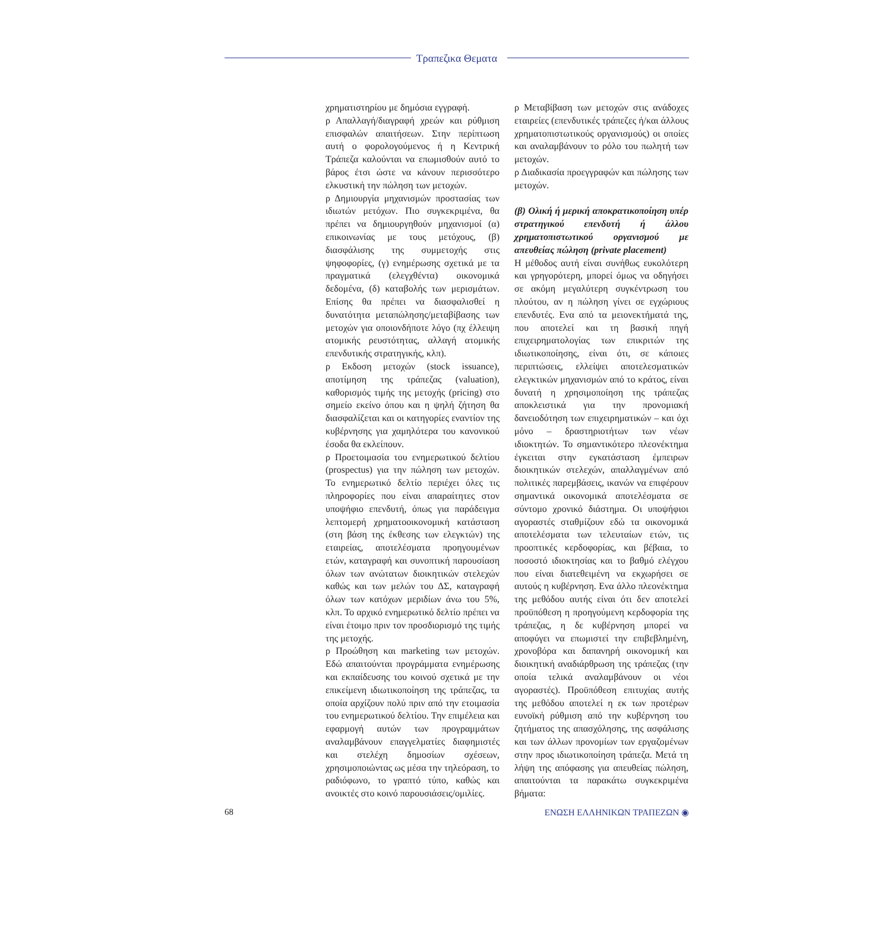Τραπεζικα Θεματα
χρηματιστηρίου με δημόσια εγγραφή.
ρ Απαλλαγή/διαγραφή χρεών και ρύθμιση επισφαλών απαιτήσεων. Στην περίπτωση αυτή ο φορολογούμενος ή η Κεντρική Τράπεζα καλούνται να επωμισθούν αυτό το βάρος έτσι ώστε να κάνουν περισσότερο ελκυστική την πώληση των μετοχών.
ρ Δημιουργία μηχανισμών προστασίας των ιδιωτών μετόχων. Πιο συγκεκριμένα, θα πρέπει να δημιουργηθούν μηχανισμοί (α) επικοινωνίας με τους μετόχους, (β) διασφάλισης της συμμετοχής στις ψηφοφορίες, (γ) ενημέρωσης σχετικά με τα πραγματικά (ελεγχθέντα) οικονομικά δεδομένα, (δ) καταβολής των μερισμάτων. Επίσης θα πρέπει να διασφαλισθεί η δυνατότητα μεταπώλησης/μεταβίβασης των μετοχών για οποιονδήποτε λόγο (πχ έλλειψη ατομικής ρευστότητας, αλλαγή ατομικής επενδυτικής στρατηγικής, κλπ).
ρ Εκδοση μετοχών (stock issuance), αποτίμηση της τράπεζας (valuation), καθορισμός τιμής της μετοχής (pricing) στο σημείο εκείνο όπου και η ψηλή ζήτηση θα διασφαλίζεται και οι κατηγορίες εναντίον της κυβέρνησης για χαμηλότερα του κανονικού έσοδα θα εκλείπουν.
ρ Προετοιμασία του ενημερωτικού δελτίου (prospectus) για την πώληση των μετοχών. Το ενημερωτικό δελτίο περιέχει όλες τις πληροφορίες που είναι απαραίτητες στον υποψήφιο επενδυτή, όπως για παράδειγμα λεπτομερή χρηματοοικονομική κατάσταση (στη βάση της έκθεσης των ελεγκτών) της εταιρείας, αποτελέσματα προηγουμένων ετών, καταγραφή και συνοπτική παρουσίαση όλων των ανώτατων διοικητικών στελεχών καθώς και των μελών του ΔΣ, καταγραφή όλων των κατόχων μεριδίων άνω του 5%, κλπ. Το αρχικό ενημερωτικό δελτίο πρέπει να είναι έτοιμο πριν τον προσδιορισμό της τιμής της μετοχής.
ρ Προώθηση και marketing των μετοχών. Εδώ απαιτούνται προγράμματα ενημέρωσης και εκπαίδευσης του κοινού σχετικά με την επικείμενη ιδιωτικοποίηση της τράπεζας, τα οποία αρχίζουν πολύ πριν από την ετοιμασία του ενημερωτικού δελτίου. Την επιμέλεια και εφαρμογή αυτών των προγραμμάτων αναλαμβάνουν επαγγελματίες διαφημιστές και στελέχη δημοσίων σχέσεων, χρησιμοποιώντας ως μέσα την τηλεόραση, το ραδιόφωνο, το γραπτό τύπο, καθώς και ανοικτές στο κοινό παρουσιάσεις/ομιλίες.
ρ Μεταβίβαση των μετοχών στις ανάδοχες εταιρείες (επενδυτικές τράπεζες ή/και άλλους χρηματοπιστωτικούς οργανισμούς) οι οποίες και αναλαμβάνουν το ρόλο του πωλητή των μετοχών.
ρ Διαδικασία προεγγραφών και πώλησης των μετοχών.
(β) Ολική ή μερική αποκρατικοποίηση υπέρ στρατηγικού επενδυτή ή άλλου χρηματοπιστωτικού οργανισμού με απευθείας πώληση (private placement)
Η μέθοδος αυτή είναι συνήθως ευκολότερη και γρηγορότερη, μπορεί όμως να οδηγήσει σε ακόμη μεγαλύτερη συγκέντρωση του πλούτου, αν η πώληση γίνει σε εγχώριους επενδυτές. Ενα από τα μειονεκτήματά της, που αποτελεί και τη βασική πηγή επιχειρηματολογίας των επικριτών της ιδιωτικοποίησης, είναι ότι, σε κάποιες περιπτώσεις, ελλείψει αποτελεσματικών ελεγκτικών μηχανισμών από το κράτος, είναι δυνατή η χρησιμοποίηση της τράπεζας αποκλειστικά για την προνομιακή δανειοδότηση των επιχειρηματικών – και όχι μόνο – δραστηριοτήτων των νέων ιδιοκτητών. Το σημαντικότερο πλεονέκτημα έγκειται στην εγκατάσταση έμπειρων διοικητικών στελεχών, απαλλαγμένων από πολιτικές παρεμβάσεις, ικανών να επιφέρουν σημαντικά οικονομικά αποτελέσματα σε σύντομο χρονικό διάστημα. Οι υποψήφιοι αγοραστές σταθμίζουν εδώ τα οικονομικά αποτελέσματα των τελευταίων ετών, τις προοπτικές κερδοφορίας, και βέβαια, το ποσοστό ιδιοκτησίας και το βαθμό ελέγχου που είναι διατεθειμένη να εκχωρήσει σε αυτούς η κυβέρνηση. Ενα άλλο πλεονέκτημα της μεθόδου αυτής είναι ότι δεν αποτελεί προϋπόθεση η προηγούμενη κερδοφορία της τράπεζας, η δε κυβέρνηση μπορεί να αποφύγει να επωμιστεί την επιβεβλημένη, χρονοβόρα και δαπανηρή οικονομική και διοικητική αναδιάρθρωση της τράπεζας (την οποία τελικά αναλαμβάνουν οι νέοι αγοραστές). Προϋπόθεση επιτυχίας αυτής της μεθόδου αποτελεί η εκ των προτέρων ευνοϊκή ρύθμιση από την κυβέρνηση του ζητήματος της απασχόλησης, της ασφάλισης και των άλλων προνομίων των εργαζομένων στην προς ιδιωτικοποίηση τράπεζα. Μετά τη λήψη της απόφασης για απευθείας πώληση, απαιτούνται τα παρακάτω συγκεκριμένα βήματα:
68 ΕΝΩΣΗ ΕΛΛΗΝΙΚΩΝ ΤΡΑΠΕΖΩΝ ◉